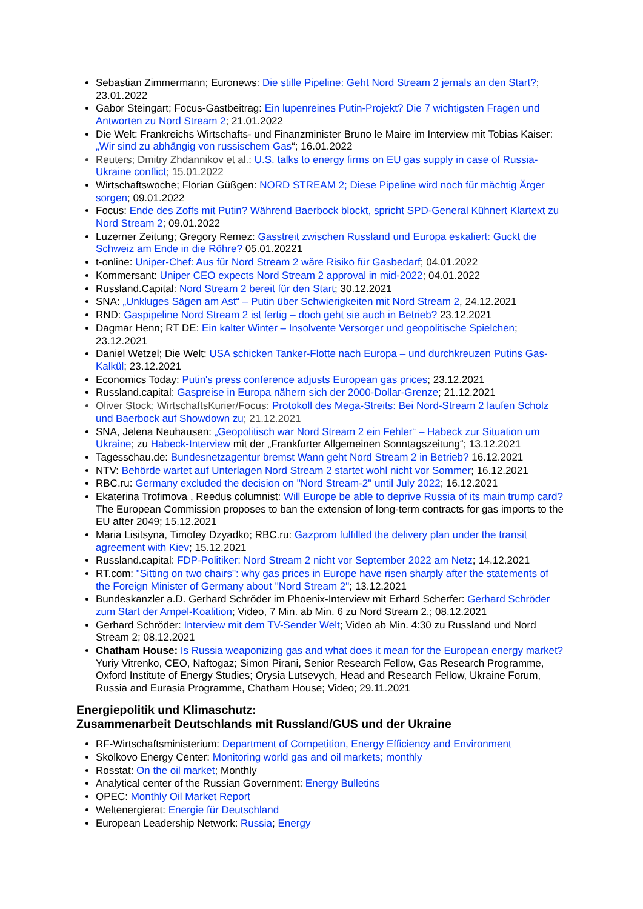Sebastian Zimmermann; Euronews: Die stille Pipeline: Geht Nord Stream 2 jemals an den Start?; 23.01.2022
Gabor Steingart; Focus-Gastbeitrag: Ein lupenreines Putin-Projekt? Die 7 wichtigsten Fragen und Antworten zu Nord Stream 2; 21.01.2022
Die Welt: Frankreichs Wirtschafts- und Finanzminister Bruno le Maire im Interview mit Tobias Kaiser:„Wir sind zu abhängig von russischem Gas“; 16.01.2022
Reuters; Dmitry Zhdannikov et al.: U.S. talks to energy firms on EU gas supply in case of Russia-Ukraine conflict; 15.01.2022
Wirtschaftswoche; Florian Güßgen: NORD STREAM 2; Diese Pipeline wird noch für mächtig Ärger sorgen; 09.01.2022
Focus: Ende des Zoffs mit Putin? Während Baerbock blockt, spricht SPD-General Kühnert Klartext zu Nord Stream 2; 09.01.2022
Luzerner Zeitung; Gregory Remez: Gasstreit zwischen Russland und Europa eskaliert: Guckt die Schweiz am Ende in die Röhre? 05.01.20221
t-online: Uniper-Chef: Aus für Nord Stream 2 wäre Risiko für Gasbedarf; 04.01.2022
Kommersant: Uniper CEO expects Nord Stream 2 approval in mid-2022; 04.01.2022
Russland.Capital: Nord Stream 2 bereit für den Start; 30.12.2021
SNA: „Unkluges Sägen am Ast“ – Putin über Schwierigkeiten mit Nord Stream 2, 24.12.2021
RND: Gaspipeline Nord Stream 2 ist fertig – doch geht sie auch in Betrieb? 23.12.2021
Dagmar Henn; RT DE: Ein kalter Winter – Insolvente Versorger und geopolitische Spielchen; 23.12.2021
Daniel Wetzel; Die Welt: USA schicken Tanker-Flotte nach Europa – und durchkreuzen Putins Gas-Kalkül; 23.12.2021
Economics Today: Putin's press conference adjusts European gas prices; 23.12.2021
Russland.capital: Gaspreise in Europa nähern sich der 2000-Dollar-Grenze; 21.12.2021
Oliver Stock; WirtschaftsKurier/Focus: Protokoll des Mega-Streits: Bei Nord-Stream 2 laufen Scholz und Baerbock auf Showdown zu; 21.12.2021
SNA, Jelena Neuhausen: „Geopolitisch war Nord Stream 2 ein Fehler“ – Habeck zur Situation um Ukraine; zu Habeck-Interview mit der „Frankfurter Allgemeinen Sonntagszeitung“; 13.12.2021
Tagesschau.de: Bundesnetzagentur bremst Wann geht Nord Stream 2 in Betrieb? 16.12.2021
NTV: Behörde wartet auf Unterlagen Nord Stream 2 startet wohl nicht vor Sommer; 16.12.2021
RBC.ru: Germany excluded the decision on "Nord Stream-2" until July 2022; 16.12.2021
Ekaterina Trofimova , Reedus columnist: Will Europe be able to deprive Russia of its main trump card? The European Commission proposes to ban the extension of long-term contracts for gas imports to the EU after 2049; 15.12.2021
Maria Lisitsyna, Timofey Dzyadko; RBC.ru: Gazprom fulfilled the delivery plan under the transit agreement with Kiev; 15.12.2021
Russland.capital: FDP-Politiker: Nord Stream 2 nicht vor September 2022 am Netz; 14.12.2021
RT.com: "Sitting on two chairs": why gas prices in Europe have risen sharply after the statements of the Foreign Minister of Germany about "Nord Stream 2"; 13.12.2021
Bundeskanzler a.D. Gerhard Schröder im Phoenix-Interview mit Erhard Scherfer: Gerhard Schröder zum Start der Ampel-Koalition; Video, 7 Min. ab Min. 6 zu Nord Stream 2.; 08.12.2021
Gerhard Schröder: Interview mit dem TV-Sender Welt; Video ab Min. 4:30 zu Russland und Nord Stream 2; 08.12.2021
Chatham House: Is Russia weaponizing gas and what does it mean for the European energy market? Yuriy Vitrenko, CEO, Naftogaz; Simon Pirani, Senior Research Fellow, Gas Research Programme, Oxford Institute of Energy Studies; Orysia Lutsevych, Head and Research Fellow, Ukraine Forum, Russia and Eurasia Programme, Chatham House; Video; 29.11.2021
Energiepolitik und Klimaschutz:
Zusammenarbeit Deutschlands mit Russland/GUS und der Ukraine
RF-Wirtschaftsministerium: Department of Competition, Energy Efficiency and Environment
Skolkovo Energy Center: Monitoring world gas and oil markets; monthly
Rosstat: On the oil market; Monthly
Analytical center of the Russian Government: Energy Bulletins
OPEC: Monthly Oil Market Report
Weltenergierat: Energie für Deutschland
European Leadership Network: Russia; Energy